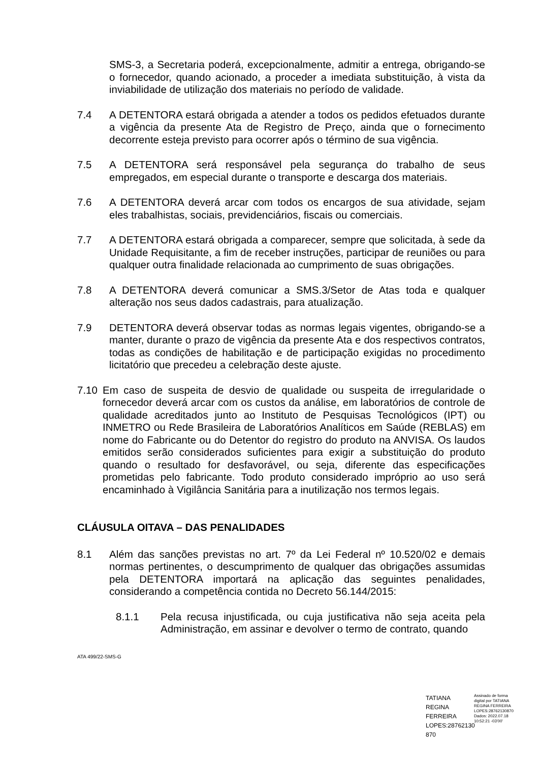SMS-3, a Secretaria poderá, excepcionalmente, admitir a entrega, obrigando-se o fornecedor, quando acionado, a proceder a imediata substituição, à vista da inviabilidade de utilização dos materiais no período de validade.
7.4 A DETENTORA estará obrigada a atender a todos os pedidos efetuados durante a vigência da presente Ata de Registro de Preço, ainda que o fornecimento decorrente esteja previsto para ocorrer após o término de sua vigência.
7.5 A DETENTORA será responsável pela segurança do trabalho de seus empregados, em especial durante o transporte e descarga dos materiais.
7.6 A DETENTORA deverá arcar com todos os encargos de sua atividade, sejam eles trabalhistas, sociais, previdenciários, fiscais ou comerciais.
7.7 A DETENTORA estará obrigada a comparecer, sempre que solicitada, à sede da Unidade Requisitante, a fim de receber instruções, participar de reuniões ou para qualquer outra finalidade relacionada ao cumprimento de suas obrigações.
7.8 A DETENTORA deverá comunicar a SMS.3/Setor de Atas toda e qualquer alteração nos seus dados cadastrais, para atualização.
7.9 DETENTORA deverá observar todas as normas legais vigentes, obrigando-se a manter, durante o prazo de vigência da presente Ata e dos respectivos contratos, todas as condições de habilitação e de participação exigidas no procedimento licitatório que precedeu a celebração deste ajuste.
7.10 Em caso de suspeita de desvio de qualidade ou suspeita de irregularidade o fornecedor deverá arcar com os custos da análise, em laboratórios de controle de qualidade acreditados junto ao Instituto de Pesquisas Tecnológicos (IPT) ou INMETRO ou Rede Brasileira de Laboratórios Analíticos em Saúde (REBLAS) em nome do Fabricante ou do Detentor do registro do produto na ANVISA. Os laudos emitidos serão considerados suficientes para exigir a substituição do produto quando o resultado for desfavorável, ou seja, diferente das especificações prometidas pelo fabricante. Todo produto considerado impróprio ao uso será encaminhado à Vigilância Sanitária para a inutilização nos termos legais.
CLÁUSULA OITAVA – DAS PENALIDADES
8.1 Além das sanções previstas no art. 7º da Lei Federal nº 10.520/02 e demais normas pertinentes, o descumprimento de qualquer das obrigações assumidas pela DETENTORA importará na aplicação das seguintes penalidades, considerando a competência contida no Decreto 56.144/2015:
8.1.1 Pela recusa injustificada, ou cuja justificativa não seja aceita pela Administração, em assinar e devolver o termo de contrato, quando
ATA 499/22-SMS-G
TATIANA REGINA FERREIRA LOPES:28762130 870
Assinado de forma digital por TATIANA REGINA FERREIRA LOPES:28762130870 Dados: 2022.07.18 10:52:21 -03'00'